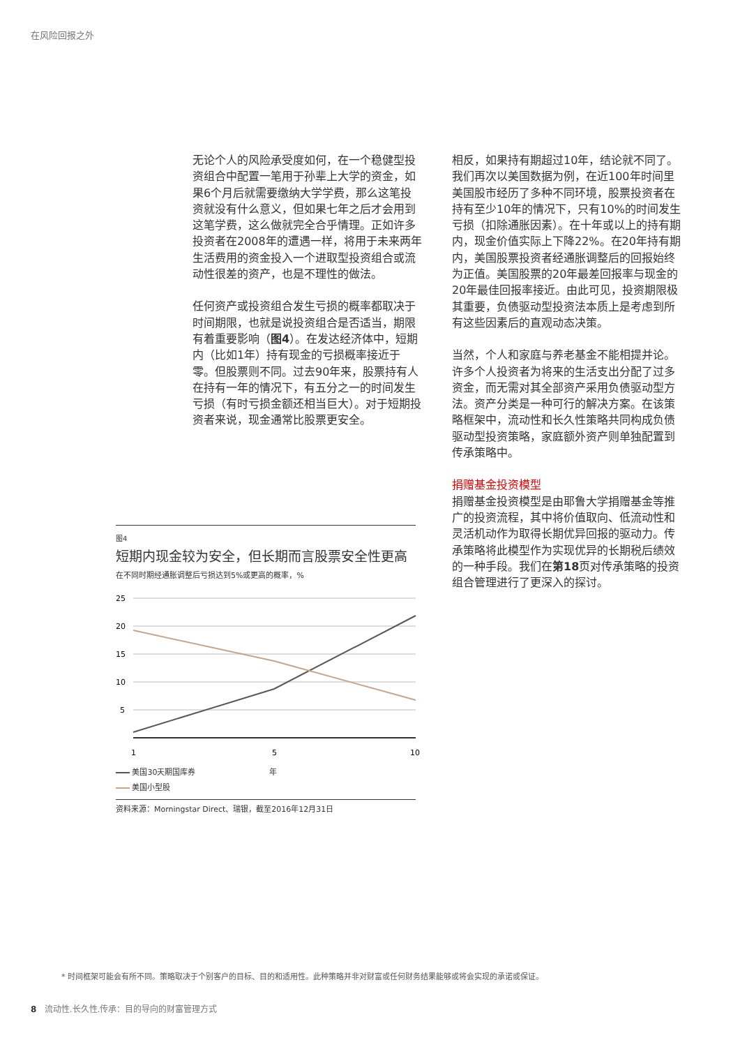在风险回报之外
无论个人的风险承受度如何，在一个稳健型投资组合中配置一笔用于孙辈上大学的资金，如果6个月后就需要缴纳大学学费，那么这笔投资就没有什么意义，但如果七年之后才会用到这笔学费，这么做就完全合乎情理。正如许多投资者在2008年的遭遇一样，将用于未来两年生活费用的资金投入一个进取型投资组合或流动性很差的资产，也是不理性的做法。
任何资产或投资组合发生亏损的概率都取决于时间期限，也就是说投资组合是否适当，期限有着重要影响（图4）。在发达经济体中，短期内（比如1年）持有现金的亏损概率接近于零。但股票则不同。过去90年来，股票持有人在持有一年的情况下，有五分之一的时间发生亏损（有时亏损金额还相当巨大）。对于短期投资者来说，现金通常比股票更安全。
相反，如果持有期超过10年，结论就不同了。我们再次以美国数据为例，在近100年时间里美国股市经历了多种不同环境，股票投资者在持有至少10年的情况下，只有10%的时间发生亏损（扣除通胀因素）。在十年或以上的持有期内，现金价值实际上下降22%。在20年持有期内，美国股票投资者经通胀调整后的回报始终为正值。美国股票的20年最差回报率与现金的20年最佳回报率接近。由此可见，投资期限极其重要，负债驱动型投资法本质上是考虑到所有这些因素后的直观动态决策。
当然，个人和家庭与养老基金不能相提并论。许多个人投资者为将来的生活支出分配了过多资金，而无需对其全部资产采用负债驱动型方法。资产分类是一种可行的解决方案。在该策略框架中，流动性和长久性策略共同构成负债驱动型投资策略，家庭额外资产则单独配置到传承策略中。
捐赠基金投资模型
捐赠基金投资模型是由耶鲁大学捐赠基金等推广的投资流程，其中将价值取向、低流动性和灵活机动作为取得长期优异回报的驱动力。传承策略将此模型作为实现优异的长期税后绩效的一种手段。我们在第18页对传承策略的投资组合管理进行了更深入的探讨。
图4
短期内现金较为安全，但长期而言股票安全性更高
在不同时期经通胀调整后亏损达到5%或更高的概率，%
25
20
15
10
5
1
5
10
美国30天期国库券
美国小型股
年
资料来源：Morningstar Direct、瑞银，截至2016年12月31日
* 时间框架可能会有所不同。策略取决于个别客户的目标、目的和适用性。此种策略并非对财富或任何财务结果能够或将会实现的承诺或保证。
8 流动性.长久性.传承：目的导向的财富管理方式